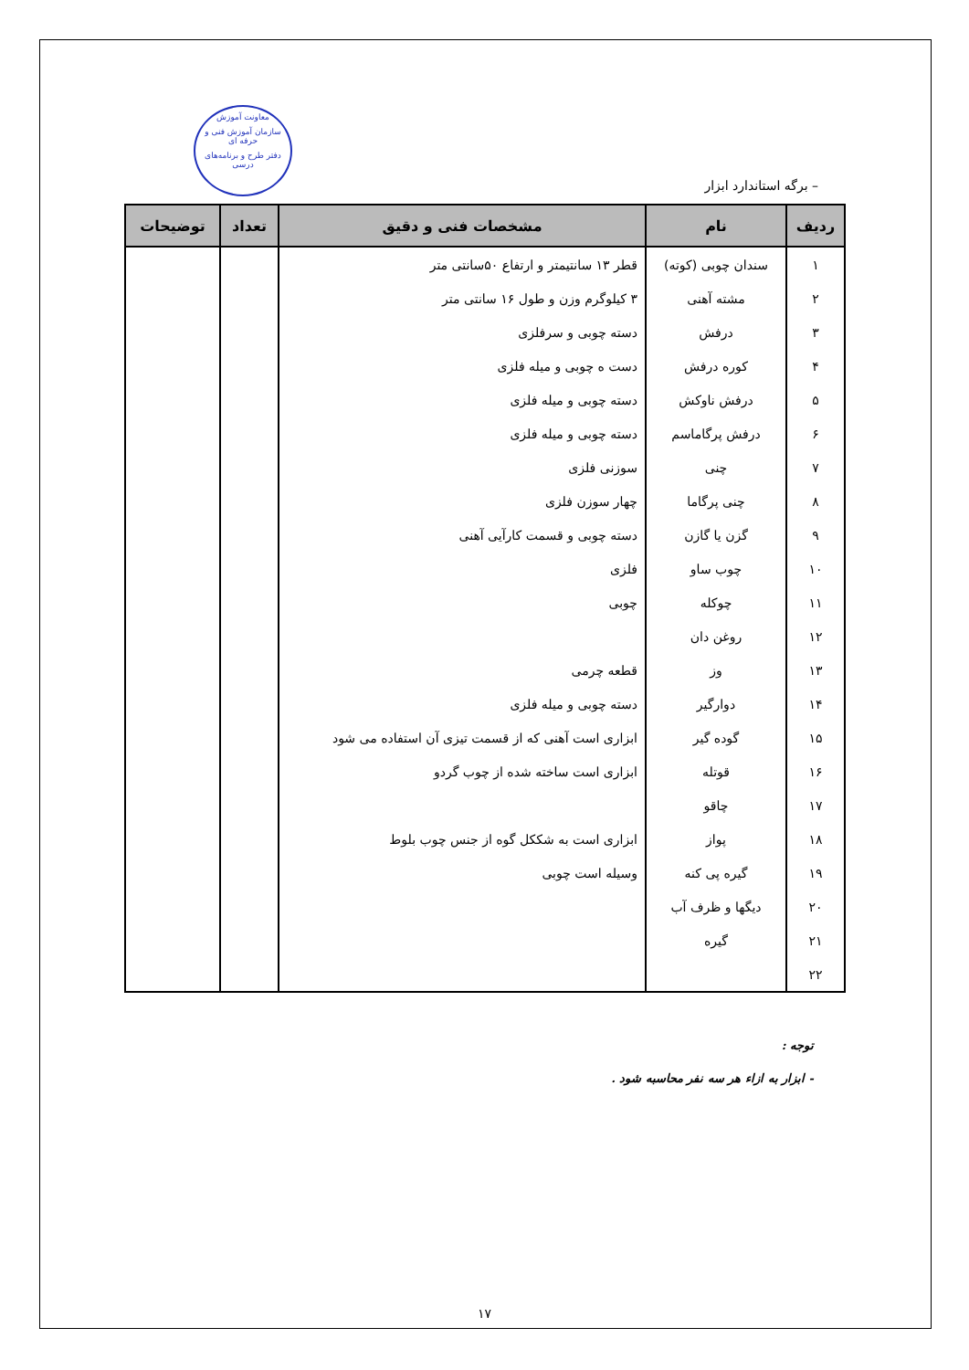معاونت آموزش
سازمان آموزش فنی و حرفه ای
دفتر طرح و برنامه‌های درسی
– برگه استاندارد ابزار
| ردیف | نام | مشخصات فنی و دقیق | تعداد | توضیحات |
| --- | --- | --- | --- | --- |
| ۱ | سندان چوبی (کوته) | قطر ۱۳ سانتیمتر و ارتفاع ۵۰سانتی متر | | |
| ۲ | مشته آهنی | ۳ کیلوگرم وزن و طول ۱۶ سانتی متر | | |
| ۳ | درفش | دسته چوبی و سرفلزی | | |
| ۴ | کوره درفش | دست ه چوبی و میله فلزی | | |
| ۵ | درفش ناوکش | دسته چوبی و میله فلزی | | |
| ۶ | درفش پرگاماسم | دسته چوبی و میله فلزی | | |
| ۷ | چنی | سوزنی فلزی | | |
| ۸ | چنی پرگاما | چهار سوزن فلزی | | |
| ۹ | گزن یا گازن | دسته چوبی و قسمت کارآیی آهنی | | |
| ۱۰ | چوب ساو | فلزی | | |
| ۱۱ | چوکله | چوبی | | |
| ۱۲ | روغن دان | | | |
| ۱۳ | وز | قطعه چرمی | | |
| ۱۴ | دوارگیر | دسته چوبی و میله فلزی | | |
| ۱۵ | گوده گیر | ابزاری است آهنی که از قسمت تیزی آن استفاده می شود | | |
| ۱۶ | قوتله | ابزاری است ساخته شده از چوب گردو | | |
| ۱۷ | چاقو | | | |
| ۱۸ | پواز | ابزاری است به شککل گوه از جنس چوب بلوط | | |
| ۱۹ | گیره پی کنه | وسیله است چوبی | | |
| ۲۰ | دیگها و ظرف آب | | | |
| ۲۱ | گیره | | | |
| ۲۲ | | | | |
توجه :
- ابزار به ازاء هر سه نفر محاسبه شود .
۱۷